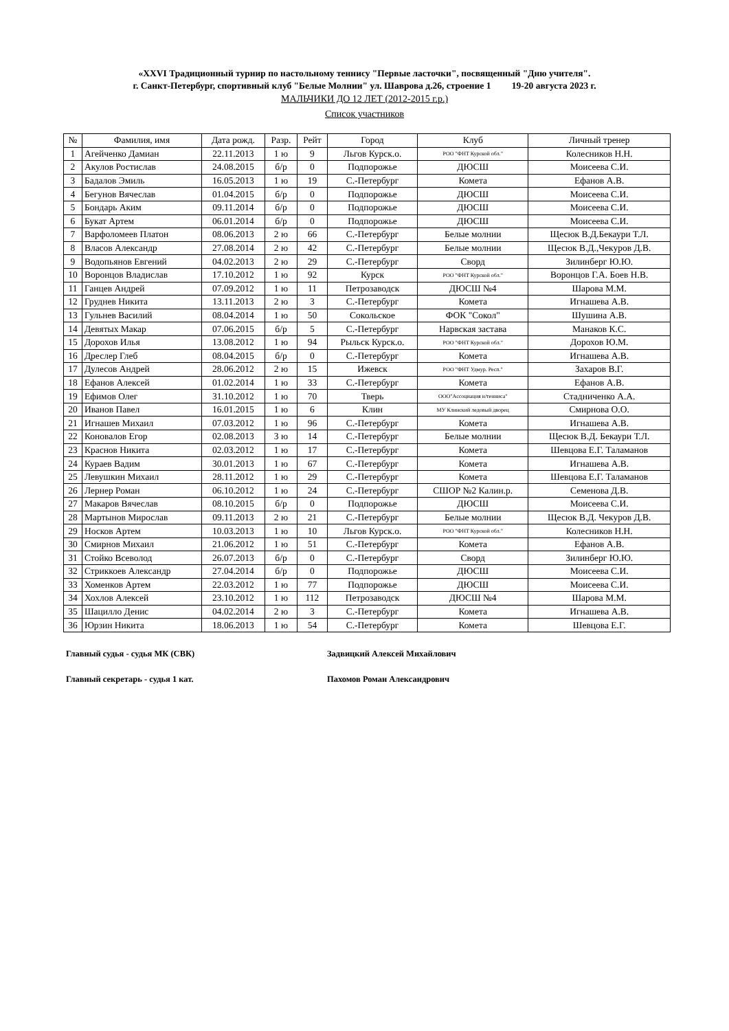«XXVI Традиционный турнир по настольному теннису "Первые ласточки", посвященный "Дню учителя".
г. Санкт-Петербург, спортивный клуб "Белые Молнии" ул. Шаврова д.26, строение 1 19-20 августа 2023 г.
МАЛЬЧИКИ ДО 12 ЛЕТ (2012-2015 г.р.)
Список участников
| № | Фамилия, имя | Дата рожд. | Разр. | Рейт | Город | Клуб | Личный тренер |
| --- | --- | --- | --- | --- | --- | --- | --- |
| 1 | Агейченко Дамиан | 22.11.2013 | 1 ю | 9 | Льгов Курск.о. | РОО "ФНТ Курской обл." | Колесников Н.Н. |
| 2 | Акулов Ростислав | 24.08.2015 | б/р | 0 | Подпорожье | ДЮСШ | Моисеева С.И. |
| 3 | Бадалов Эмиль | 16.05.2013 | 1 ю | 19 | С.-Петербург | Комета | Ефанов А.В. |
| 4 | Бегунов Вячеслав | 01.04.2015 | б/р | 0 | Подпорожье | ДЮСШ | Моисеева С.И. |
| 5 | Бондарь Аким | 09.11.2014 | б/р | 0 | Подпорожье | ДЮСШ | Моисеева С.И. |
| 6 | Букат Артем | 06.01.2014 | б/р | 0 | Подпорожье | ДЮСШ | Моисеева С.И. |
| 7 | Варфоломеев Платон | 08.06.2013 | 2 ю | 66 | С.-Петербург | Белые молнии | Щесюк В.Д.Бекаури Т.Л. |
| 8 | Власов Александр | 27.08.2014 | 2 ю | 42 | С.-Петербург | Белые молнии | Щесюк В.Д.,Чекуров Д.В. |
| 9 | Водопьянов Евгений | 04.02.2013 | 2 ю | 29 | С.-Петербург | Сворд | Зилинберг Ю.Ю. |
| 10 | Воронцов Владислав | 17.10.2012 | 1 ю | 92 | Курск | РОО "ФНТ Курской обл." | Воронцов Г.А. Боев Н.В. |
| 11 | Ганцев Андрей | 07.09.2012 | 1 ю | 11 | Петрозаводск | ДЮСШ №4 | Шарова М.М. |
| 12 | Груднев Никита | 13.11.2013 | 2 ю | 3 | С.-Петербург | Комета | Игнашева А.В. |
| 13 | Гульнев Василий | 08.04.2014 | 1 ю | 50 | Сокольское | ФОК "Сокол" | Шушина А.В. |
| 14 | Девятых Макар | 07.06.2015 | б/р | 5 | С.-Петербург | Нарвская застава | Манаков К.С. |
| 15 | Дорохов Илья | 13.08.2012 | 1 ю | 94 | Рыльск Курск.о. | РОО "ФНТ Курской обл." | Дорохов Ю.М. |
| 16 | Дреслер Глеб | 08.04.2015 | б/р | 0 | С.-Петербург | Комета | Игнашева А.В. |
| 17 | Дулесов Андрей | 28.06.2012 | 2 ю | 15 | Ижевск | РОО "ФНТ Удмур. Респ." | Захаров В.Г. |
| 18 | Ефанов Алексей | 01.02.2014 | 1 ю | 33 | С.-Петербург | Комета | Ефанов А.В. |
| 19 | Ефимов Олег | 31.10.2012 | 1 ю | 70 | Тверь | ООО"Ассоциация н/тенниса" | Стадниченко А.А. |
| 20 | Иванов Павел | 16.01.2015 | 1 ю | 6 | Клин | МУ Клинский ледовый дворец | Смирнова О.О. |
| 21 | Игнашев Михаил | 07.03.2012 | 1 ю | 96 | С.-Петербург | Комета | Игнашева А.В. |
| 22 | Коновалов Егор | 02.08.2013 | 3 ю | 14 | С.-Петербург | Белые молнии | Щесюк В.Д. Бекаури Т.Л. |
| 23 | Краснов Никита | 02.03.2012 | 1 ю | 17 | С.-Петербург | Комета | Шевцова Е.Г. Таламанов |
| 24 | Кураев Вадим | 30.01.2013 | 1 ю | 67 | С.-Петербург | Комета | Игнашева А.В. |
| 25 | Левушкин Михаил | 28.11.2012 | 1 ю | 29 | С.-Петербург | Комета | Шевцова Е.Г. Таламанов |
| 26 | Лернер Роман | 06.10.2012 | 1 ю | 24 | С.-Петербург | СШОР №2 Калин.р. | Семенова Д.В. |
| 27 | Макаров Вячеслав | 08.10.2015 | б/р | 0 | Подпорожье | ДЮСШ | Моисеева С.И. |
| 28 | Мартынов Мирослав | 09.11.2013 | 2 ю | 21 | С.-Петербург | Белые молнии | Щесюк В.Д. Чекуров Д.В. |
| 29 | Носков Артем | 10.03.2013 | 1 ю | 10 | Льгов Курск.о. | РОО "ФНТ Курской обл." | Колесников Н.Н. |
| 30 | Смирнов Михаил | 21.06.2012 | 1 ю | 51 | С.-Петербург | Комета | Ефанов А.В. |
| 31 | Стойко Всеволод | 26.07.2013 | б/р | 0 | С.-Петербург | Сворд | Зилинберг Ю.Ю. |
| 32 | Стриккоев Александр | 27.04.2014 | б/р | 0 | Подпорожье | ДЮСШ | Моисеева С.И. |
| 33 | Хоменков Артем | 22.03.2012 | 1 ю | 77 | Подпорожье | ДЮСШ | Моисеева С.И. |
| 34 | Хохлов Алексей | 23.10.2012 | 1 ю | 112 | Петрозаводск | ДЮСШ №4 | Шарова М.М. |
| 35 | Шацилло Денис | 04.02.2014 | 2 ю | 3 | С.-Петербург | Комета | Игнашева А.В. |
| 36 | Юрзин Никита | 18.06.2013 | 1 ю | 54 | С.-Петербург | Комета | Шевцова Е.Г. |
Главный судья - судья МК (СВК) Задвицкий Алексей Михайлович
Главный секретарь - судья 1 кат. Пахомов Роман Александрович